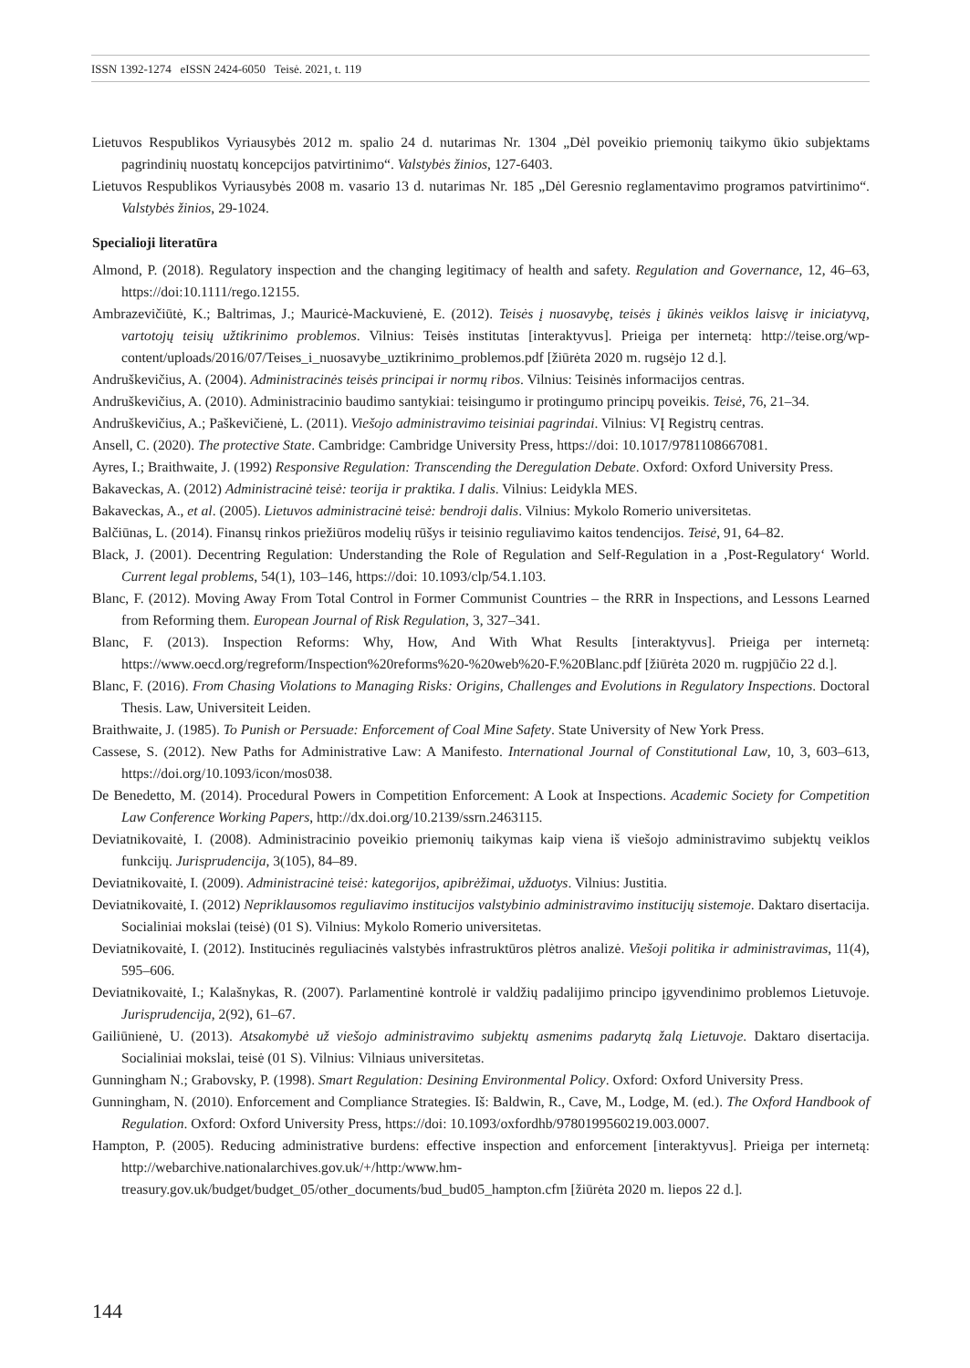ISSN 1392-1274 eISSN 2424-6050 Teisė. 2021, t. 119
Lietuvos Respublikos Vyriausybės 2012 m. spalio 24 d. nutarimas Nr. 1304 „Dėl poveikio priemonių taikymo ūkio subjektams pagrindinių nuostatų koncepcijos patvirtinimo“. Valstybės žinios, 127-6403.
Lietuvos Respublikos Vyriausybės 2008 m. vasario 13 d. nutarimas Nr. 185 „Dėl Geresnio reglamentavimo programos patvirtinimo“. Valstybės žinios, 29-1024.
Specialioji literatūra
Almond, P. (2018). Regulatory inspection and the changing legitimacy of health and safety. Regulation and Governance, 12, 46–63, https://doi:10.1111/rego.12155.
Ambrazevičiūtė, K.; Baltrimas, J.; Mauricė-Mackuvienė, E. (2012). Teisės į nuosavybę, teisės į ūkinės veiklos laisvę ir iniciatyvą, vartotojų teisių užtikrinimo problemos. Vilnius: Teisės institutas [interaktyvus]. Prieiga per internetą: http://teise.org/wp-content/uploads/2016/07/Teises_i_nuosavybe_uztikrinimo_problemos.pdf [žiūrėta 2020 m. rugsėjo 12 d.].
Andruškevičius, A. (2004). Administracinės teisės principai ir normų ribos. Vilnius: Teisinės informacijos centras.
Andruškevičius, A. (2010). Administracinio baudimo santykiai: teisingumo ir protingumo principų poveikis. Teisė, 76, 21–34.
Andruškevičius, A.; Paškevičienė, L. (2011). Viešojo administravimo teisiniai pagrindai. Vilnius: VĮ Registrų centras.
Ansell, C. (2020). The protective State. Cambridge: Cambridge University Press, https://doi: 10.1017/9781108667081.
Ayres, I.; Braithwaite, J. (1992) Responsive Regulation: Transcending the Deregulation Debate. Oxford: Oxford University Press.
Bakaveckas, A. (2012) Administracinė teisė: teorija ir praktika. I dalis. Vilnius: Leidykla MES.
Bakaveckas, A., et al. (2005). Lietuvos administracinė teisė: bendroji dalis. Vilnius: Mykolo Romerio universitetas.
Balčiūnas, L. (2014). Finansų rinkos priežiūros modelių rūšys ir teisinio reguliavimo kaitos tendencijos. Teisė, 91, 64–82.
Black, J. (2001). Decentring Regulation: Understanding the Role of Regulation and Self-Regulation in a ‚Post-Regulatory‘ World. Current legal problems, 54(1), 103–146, https://doi: 10.1093/clp/54.1.103.
Blanc, F. (2012). Moving Away From Total Control in Former Communist Countries – the RRR in Inspections, and Lessons Learned from Reforming them. European Journal of Risk Regulation, 3, 327–341.
Blanc, F. (2013). Inspection Reforms: Why, How, And With What Results [interaktyvus]. Prieiga per internetą: https://www.oecd.org/regreform/Inspection%20reforms%20-%20web%20-F.%20Blanc.pdf [žiūrėta 2020 m. rugpjūčio 22 d.].
Blanc, F. (2016). From Chasing Violations to Managing Risks: Origins, Challenges and Evolutions in Regulatory Inspections. Doctoral Thesis. Law, Universiteit Leiden.
Braithwaite, J. (1985). To Punish or Persuade: Enforcement of Coal Mine Safety. State University of New York Press.
Cassese, S. (2012). New Paths for Administrative Law: A Manifesto. International Journal of Constitutional Law, 10, 3, 603–613, https://doi.org/10.1093/icon/mos038.
De Benedetto, M. (2014). Procedural Powers in Competition Enforcement: A Look at Inspections. Academic Society for Competition Law Conference Working Papers, http://dx.doi.org/10.2139/ssrn.2463115.
Deviatnikovaitė, I. (2008). Administracinio poveikio priemonių taikymas kaip viena iš viešojo administravimo subjektų veiklos funkcijų. Jurisprudencija, 3(105), 84–89.
Deviatnikovaitė, I. (2009). Administracinė teisė: kategorijos, apibrėžimai, užduotys. Vilnius: Justitia.
Deviatnikovaitė, I. (2012) Nepriklausomos reguliavimo institucijos valstybinio administravimo institucijų sistemoje. Daktaro disertacija. Socialiniai mokslai (teisė) (01 S). Vilnius: Mykolo Romerio universitetas.
Deviatnikovaitė, I. (2012). Institucinės reguliacinės valstybės infrastruktūros plėtros analizė. Viešoji politika ir administravimas, 11(4), 595–606.
Deviatnikovaitė, I.; Kalašnykas, R. (2007). Parlamentinė kontrolė ir valdžių padalijimo principo įgyvendinimo problemos Lietuvoje. Jurisprudencija, 2(92), 61–67.
Gailiūnienė, U. (2013). Atsakomybė už viešojo administravimo subjektų asmenims padarytą žalą Lietuvoje. Daktaro disertacija. Socialiniai mokslai, teisė (01 S). Vilnius: Vilniaus universitetas.
Gunningham N.; Grabovsky, P. (1998). Smart Regulation: Desining Environmental Policy. Oxford: Oxford University Press.
Gunningham, N. (2010). Enforcement and Compliance Strategies. Iš: Baldwin, R., Cave, M., Lodge, M. (ed.). The Oxford Handbook of Regulation. Oxford: Oxford University Press, https://doi: 10.1093/oxfordhb/9780199560219.003.0007.
Hampton, P. (2005). Reducing administrative burdens: effective inspection and enforcement [interaktyvus]. Prieiga per internetą: http://webarchive.nationalarchives.gov.uk/+/http:/www.hm-treasury.gov.uk/budget/budget_05/other_documents/bud_bud05_hampton.cfm [žiūrėta 2020 m. liepos 22 d.].
144